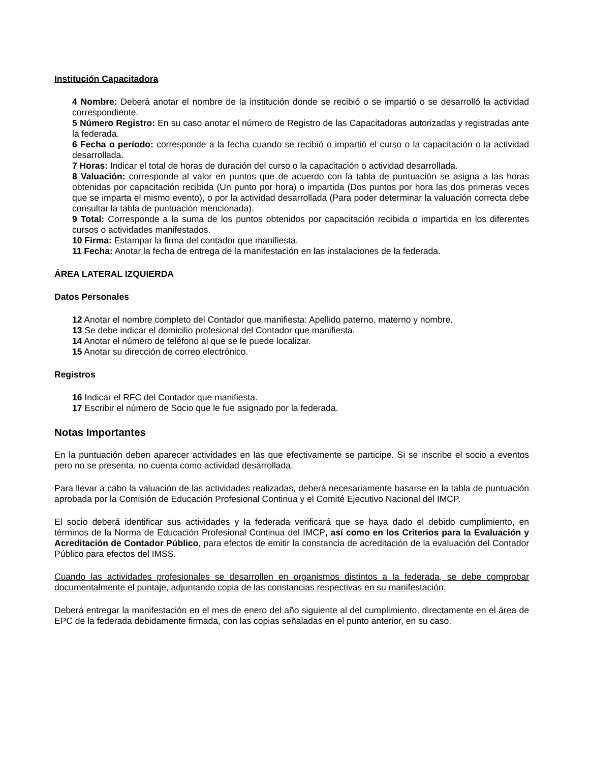Institución Capacitadora
4 Nombre: Deberá anotar el nombre de la institución donde se recibió o se impartió o se desarrolló la actividad correspondiente.
5 Número Registro: En su caso anotar el número de Registro de las Capacitadoras autorizadas y registradas ante la federada.
6 Fecha o período: corresponde a la fecha cuando se recibió o impartió el curso o la capacitación o la actividad desarrollada.
7 Horas: Indicar el total de horas de duración del curso o la capacitación o actividad desarrollada.
8 Valuación: corresponde al valor en puntos que de acuerdo con la tabla de puntuación se asigna a las horas obtenidas por capacitación recibida (Un punto por hora) o impartida (Dos puntos por hora las dos primeras veces que se imparta el mismo evento), o por la actividad desarrollada (Para poder determinar la valuación correcta debe consultar la tabla de puntuación mencionada).
9 Total: Corresponde a la suma de los puntos obtenidos por capacitación recibida o impartida en los diferentes cursos o actividades manifestados.
10 Firma: Estampar la firma del contador que manifiesta.
11 Fecha: Anotar la fecha de entrega de la manifestación en las instalaciones de la federada.
ÁREA LATERAL IZQUIERDA
Datos Personales
12 Anotar el nombre completo del Contador que manifiesta: Apellido paterno, materno y nombre.
13 Se debe indicar el domicilio profesional del Contador que manifiesta.
14 Anotar el número de teléfono al que se le puede localizar.
15 Anotar su dirección de correo electrónico.
Registros
16 Indicar el RFC del Contador que manifiesta.
17 Escribir el número de Socio que le fue asignado por la federada.
Notas Importantes
En la puntuación deben aparecer actividades en las que efectivamente se participe. Si se inscribe el socio a eventos pero no se presenta, no cuenta como actividad desarrollada.
Para llevar a cabo la valuación de las actividades realizadas, deberá necesariamente basarse en la tabla de puntuación aprobada por la Comisión de Educación Profesional Continua y el Comité Ejecutivo Nacional del IMCP.
El socio deberá identificar sus actividades y la federada verificará que se haya dado el debido cumplimiento, en términos de la Norma de Educación Profesional Continua del IMCP, así como en los Criterios para la Evaluación y Acreditación de Contador Público, para efectos de emitir la constancia de acreditación de la evaluación del Contador Público para efectos del IMSS.
Cuando las actividades profesionales se desarrollen en organismos distintos a la federada, se debe comprobar documentalmente el puntaje, adjuntando copia de las constancias respectivas en su manifestación.
Deberá entregar la manifestación en el mes de enero del año siguiente al del cumplimiento, directamente en el área de EPC de la federada debidamente firmada, con las copias señaladas en el punto anterior, en su caso.